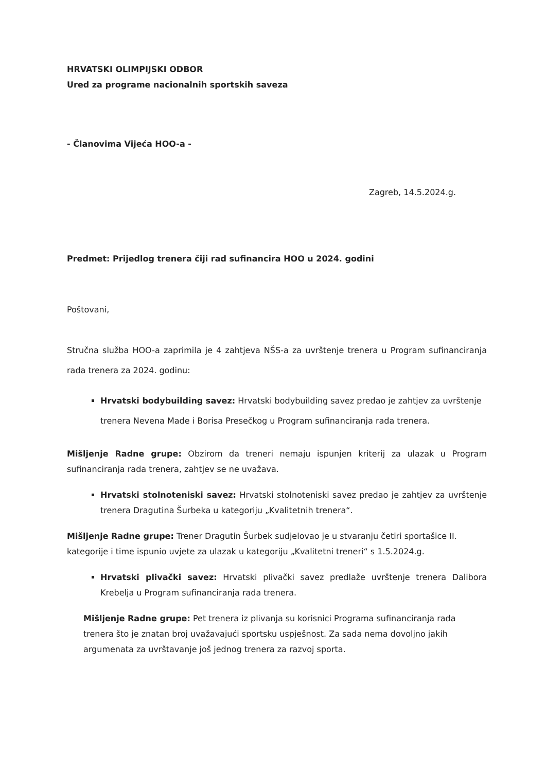HRVATSKI OLIMPIJSKI ODBOR
Ured za programe nacionalnih sportskih saveza
- Članovima Vijeća HOO-a -
Zagreb, 14.5.2024.g.
Predmet: Prijedlog trenera čiji rad sufinancira HOO u 2024. godini
Poštovani,
Stručna služba HOO-a zaprimila je 4 zahtjeva NŠS-a za uvrštenje trenera u Program sufinanciranja rada trenera za 2024. godinu:
Hrvatski bodybuilding savez: Hrvatski bodybuilding savez predao je zahtjev za uvrštenje trenera Nevena Made i Borisa Presečkog u Program sufinanciranja rada trenera.
Mišljenje Radne grupe: Obzirom da treneri nemaju ispunjen kriterij za ulazak u Program sufinanciranja rada trenera, zahtjev se ne uvažava.
Hrvatski stolnoteniski savez: Hrvatski stolnoteniski savez predao je zahtjev za uvrštenje trenera Dragutina Šurbeka u kategoriju „Kvalitetnih trenera“.
Mišljenje Radne grupe: Trener Dragutin Šurbek sudjelovao je u stvaranju četiri sportašice II. kategorije i time ispunio uvjete za ulazak u kategoriju „Kvalitetni treneri“ s 1.5.2024.g.
Hrvatski plivački savez: Hrvatski plivački savez predlaže uvrštenje trenera Dalibora Krebelja u Program sufinanciranja rada trenera.
Mišljenje Radne grupe: Pet trenera iz plivanja su korisnici Programa sufinanciranja rada trenera što je znatan broj uvažavajući sportsku uspješnost. Za sada nema dovoljno jakih argumenata za uvrštavanje još jednog trenera za razvoj sporta.